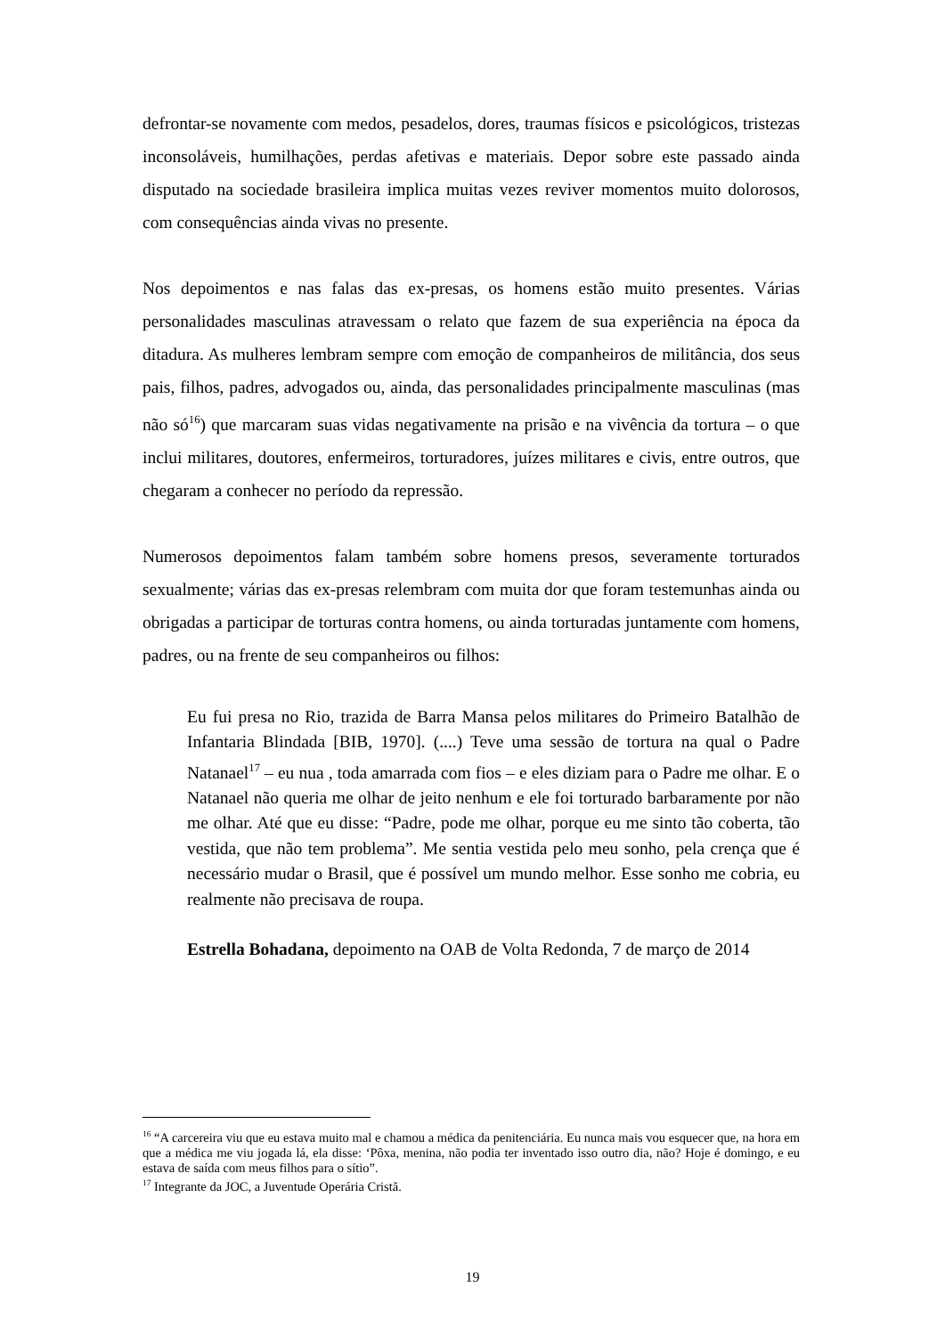defrontar-se novamente com medos, pesadelos, dores, traumas físicos e psicológicos, tristezas inconsoláveis, humilhações, perdas afetivas e materiais. Depor sobre este passado ainda disputado na sociedade brasileira implica muitas vezes reviver momentos muito dolorosos, com consequências ainda vivas no presente.
Nos depoimentos e nas falas das ex-presas, os homens estão muito presentes. Várias personalidades masculinas atravessam o relato que fazem de sua experiência na época da ditadura. As mulheres lembram sempre com emoção de companheiros de militância, dos seus pais, filhos, padres, advogados ou, ainda, das personalidades principalmente masculinas (mas não só<sup>16</sup>) que marcaram suas vidas negativamente na prisão e na vivência da tortura – o que inclui militares, doutores, enfermeiros, torturadores, juízes militares e civis, entre outros, que chegaram a conhecer no período da repressão.
Numerosos depoimentos falam também sobre homens presos, severamente torturados sexualmente; várias das ex-presas relembram com muita dor que foram testemunhas ainda ou obrigadas a participar de torturas contra homens, ou ainda torturadas juntamente com homens, padres, ou na frente de seu companheiros ou filhos:
Eu fui presa no Rio, trazida de Barra Mansa pelos militares do Primeiro Batalhão de Infantaria Blindada [BIB, 1970]. (....) Teve uma sessão de tortura na qual o Padre Natanael<sup>17</sup> – eu nua , toda amarrada com fios – e eles diziam para o Padre me olhar. E o Natanael não queria me olhar de jeito nenhum e ele foi torturado barbaramente por não me olhar. Até que eu disse: “Padre, pode me olhar, porque eu me sinto tão coberta, tão vestida, que não tem problema”. Me sentia vestida pelo meu sonho, pela crença que é necessário mudar o Brasil, que é possível um mundo melhor. Esse sonho me cobria, eu realmente não precisava de roupa.
Estrella Bohadana, depoimento na OAB de Volta Redonda, 7 de março de 2014
<sup>16</sup> “A carcereira viu que eu estava muito mal e chamou a médica da penitenciária. Eu nunca mais vou esquecer que, na hora em que a médica me viu jogada lá, ela disse: ‘Pôxa, menina, não podia ter inventado isso outro dia, não? Hoje é domingo, e eu estava de saída com meus filhos para o sítio”.
<sup>17</sup> Integrante da JOC, a Juventude Operária Cristã.
19